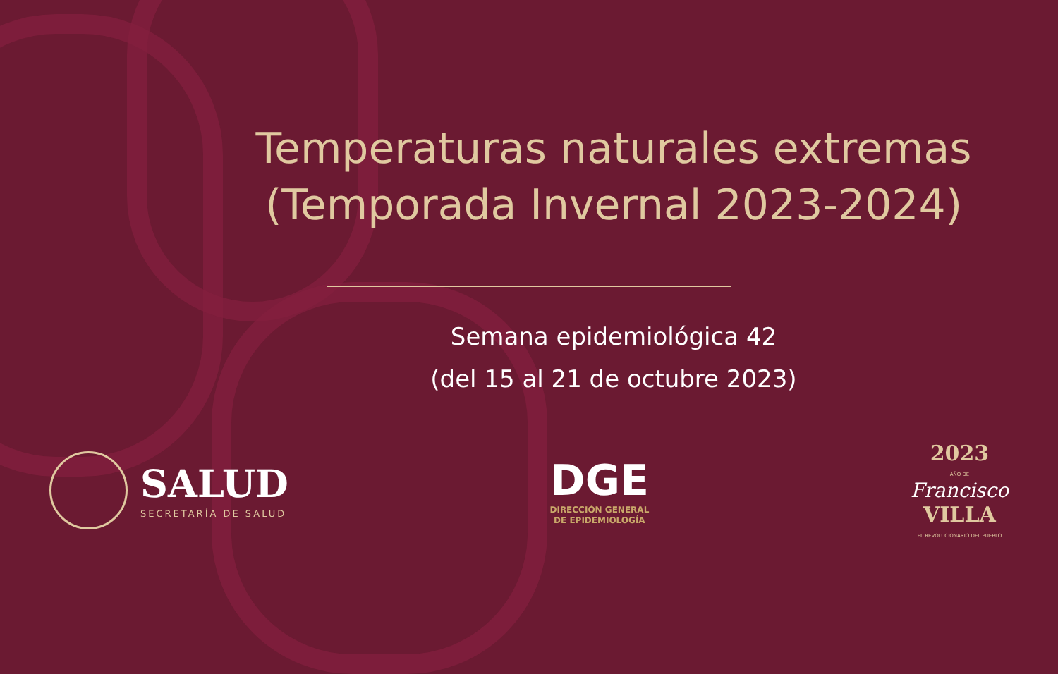Temperaturas naturales extremas
(Temporada Invernal 2023-2024)
Semana epidemiológica 42
(del 15 al 21 de octubre 2023)
SALUD
SECRETARÍA DE SALUD
DGE
DIRECCIÓN GENERAL
DE EPIDEMIOLOGÍA
2023
AÑO DE
Francisco
VILLA
EL REVOLUCIONARIO DEL PUEBLO